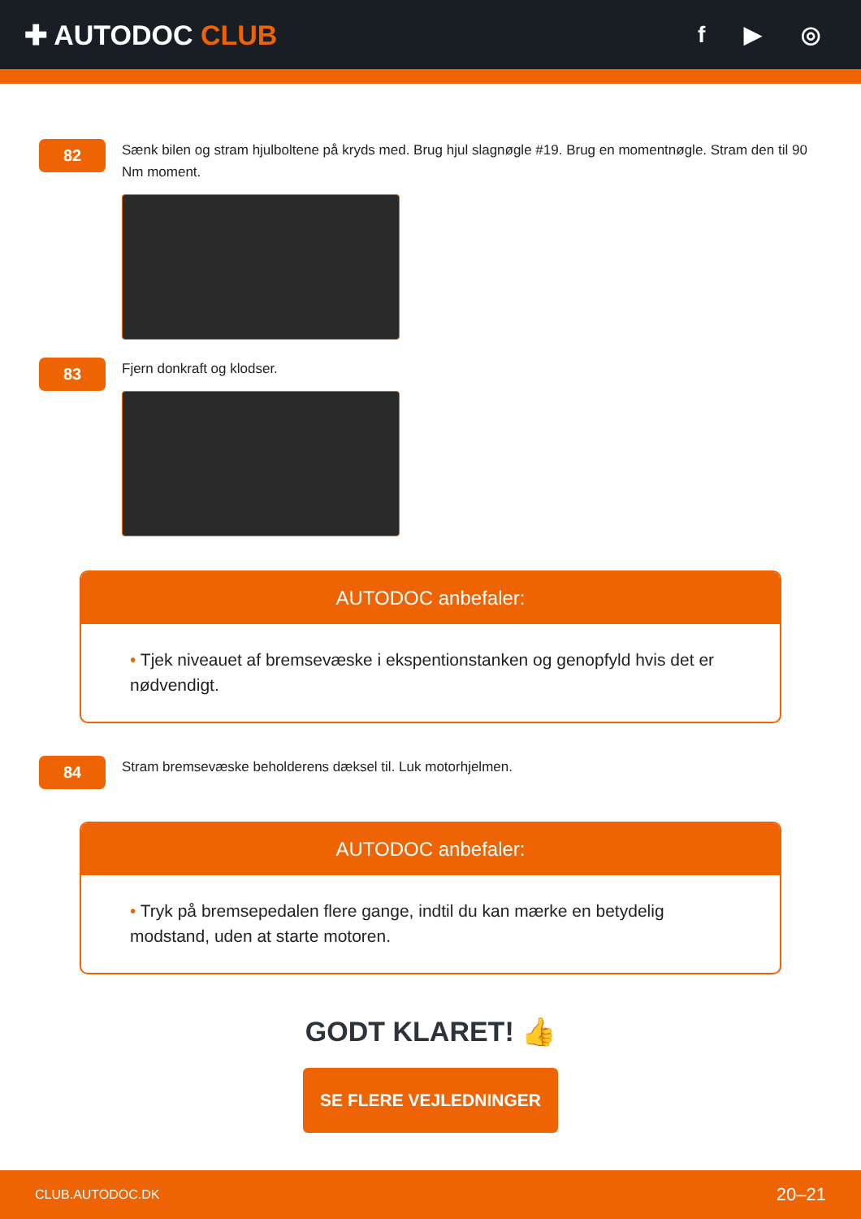✚ AUTODOC CLUB
f ▶ ◎
82
Sænk bilen og stram hjulboltene på kryds med. Brug hjul slagnøgle #19. Brug en momentnøgle. Stram den til 90 Nm moment.
83
Fjern donkraft og klodser.
AUTODOC anbefaler:
• Tjek niveauet af bremsevæske i ekspentionstanken og genopfyld hvis det er nødvendigt.
84
Stram bremsevæske beholderens dæksel til. Luk motorhjelmen.
AUTODOC anbefaler:
• Tryk på bremsepedalen flere gange, indtil du kan mærke en betydelig modstand, uden at starte motoren.
GODT KLARET! 👍
SE FLERE VEJLEDNINGER
CLUB.AUTODOC.DK 20–21